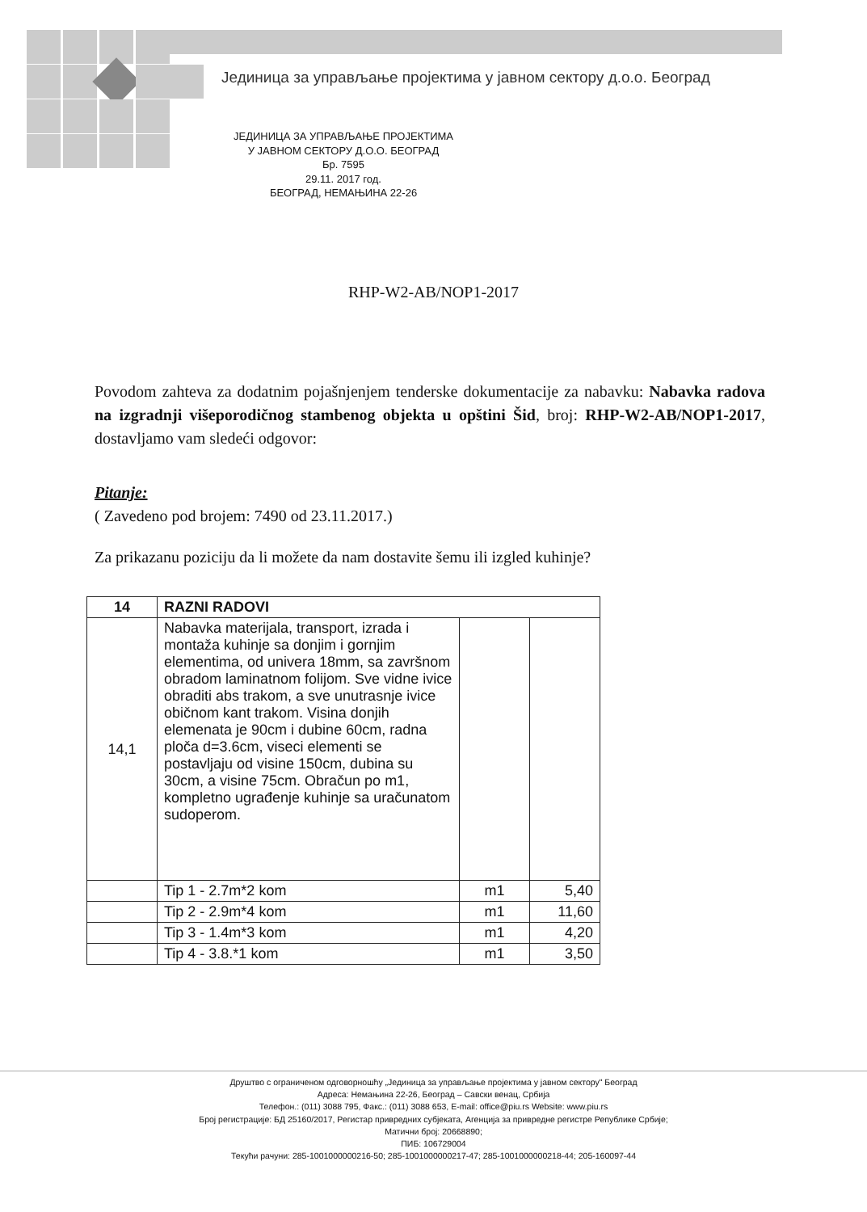Јединица за управљање пројектима у јавном сектору д.о.о. Београд
ЈЕДИНИЦА ЗА УПРАВЉАЊЕ ПРОЈЕКТИМА
У ЈАВНОМ СЕКТОРУ Д.О.О. БЕОГРАД
Бр. 7595
29.11. 2017 год.
БЕОГРАД, НЕМАЊИНА 22-26
RHP-W2-AB/NOP1-2017
Povodom zahteva za dodatnim pojašnjenjem tenderske dokumentacije za nabavku: Nabavka radova na izgradnji višeporodičnog stambenog objekta u opštini Šid, broj: RHP-W2-AB/NOP1-2017, dostavljamo vam sledeći odgovor:
Pitanje:
( Zavedeno pod brojem: 7490 od 23.11.2017.)
Za prikazanu poziciju da li možete da nam dostavite šemu ili izgled kuhinje?
| 14 | RAZNI RADOVI | | |
| --- | --- | --- | --- |
| 14,1 | Nabavka materijala, transport, izrada i montaža kuhinje sa donjim i gornjim elementima, od univera 18mm, sa završnom obradom laminatnom folijom. Sve vidne ivice obraditi abs trakom, a sve unutrasnje ivice običnom kant trakom. Visina donjih elemenata je 90cm i dubine 60cm, radna ploča d=3.6cm, viseci elementi se postavljaju od visine 150cm, dubina su 30cm, a visine 75cm. Obračun po m1, kompletno ugrađenje kuhinje sa uračunatom sudoperom. | | |
| | Tip 1 - 2.7m*2 kom | m1 | 5,40 |
| | Tip 2 - 2.9m*4 kom | m1 | 11,60 |
| | Tip 3 - 1.4m*3 kom | m1 | 4,20 |
| | Tip 4 - 3.8.*1 kom | m1 | 3,50 |
Друштво с ограниченом одговорношћу „Јединица за управљање пројектима у јавном сектору" Београд
Адреса: Немањина 22-26, Београд – Савски венац, Србија
Телефон.: (011) 3088 795, Факс.: (011) 3088 653, E-mail: office@piu.rs Website: www.piu.rs
Број регистрације: БД 25160/2017, Регистар привредних субјеката, Агенција за привредне регистре Републике Србије;
Матични број: 20668890;
ПИБ: 106729004
Текући рачуни: 285-1001000000216-50; 285-1001000000217-47; 285-1001000000218-44; 205-160097-44